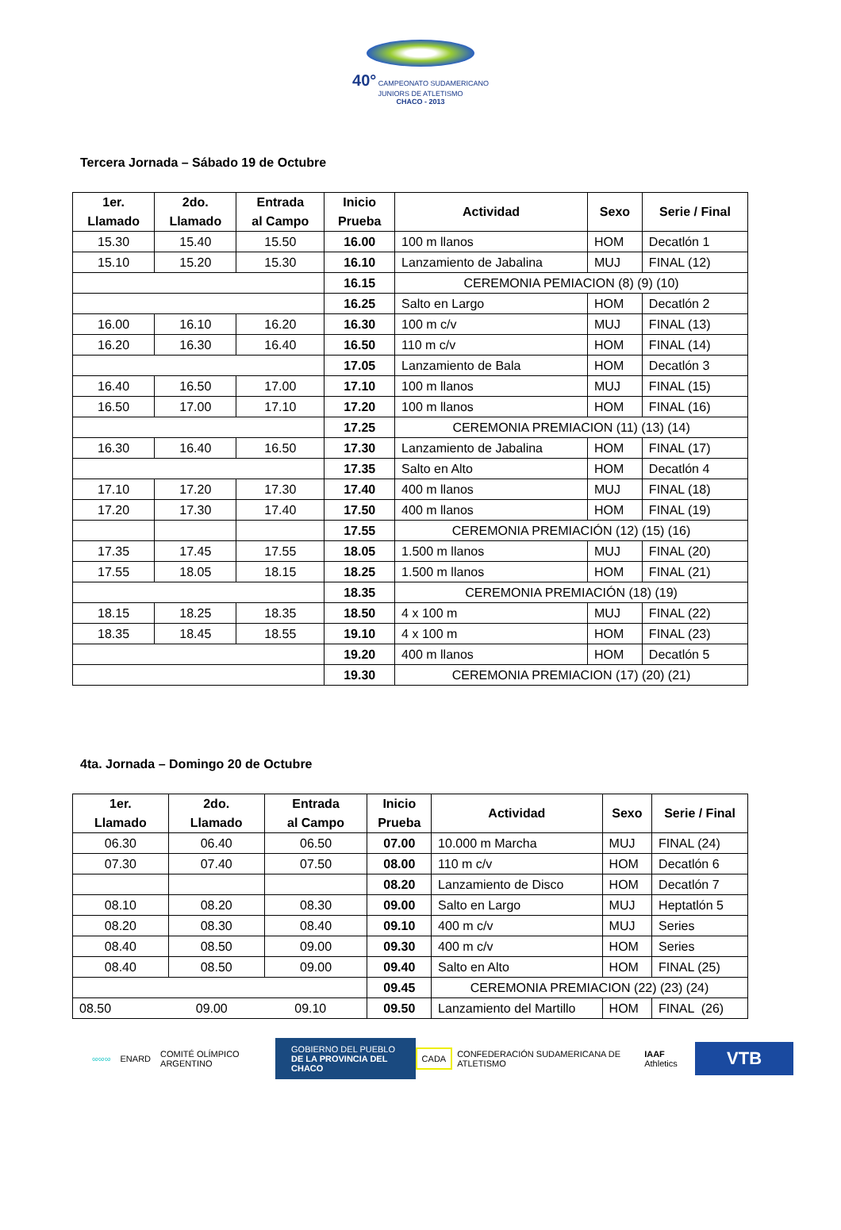40° CAMPEONATO SUDAMERICANO JUNIORS DE ATLETISMO
CHACO - 2013
Tercera Jornada – Sábado 19 de Octubre
| 1er. Llamado | 2do. Llamado | Entrada al Campo | Inicio Prueba | Actividad | Sexo | Serie / Final |
| --- | --- | --- | --- | --- | --- | --- |
| 15.30 | 15.40 | 15.50 | 16.00 | 100 m llanos | HOM | Decatlón 1 |
| 15.10 | 15.20 | 15.30 | 16.10 | Lanzamiento de Jabalina | MUJ | FINAL (12) |
| | | | 16.15 | CEREMONIA PEMIACION (8) (9) (10) | | |
| | | | 16.25 | Salto en Largo | HOM | Decatlón 2 |
| 16.00 | 16.10 | 16.20 | 16.30 | 100 m c/v | MUJ | FINAL (13) |
| 16.20 | 16.30 | 16.40 | 16.50 | 110 m c/v | HOM | FINAL (14) |
| | | | 17.05 | Lanzamiento de Bala | HOM | Decatlón 3 |
| 16.40 | 16.50 | 17.00 | 17.10 | 100 m llanos | MUJ | FINAL (15) |
| 16.50 | 17.00 | 17.10 | 17.20 | 100 m llanos | HOM | FINAL (16) |
| | | | 17.25 | CEREMONIA PREMIACION (11) (13) (14) | | |
| 16.30 | 16.40 | 16.50 | 17.30 | Lanzamiento de Jabalina | HOM | FINAL (17) |
| | | | 17.35 | Salto en Alto | HOM | Decatlón 4 |
| 17.10 | 17.20 | 17.30 | 17.40 | 400 m llanos | MUJ | FINAL (18) |
| 17.20 | 17.30 | 17.40 | 17.50 | 400 m llanos | HOM | FINAL (19) |
| | | | 17.55 | CEREMONIA PREMIACIÓN (12) (15) (16) | | |
| 17.35 | 17.45 | 17.55 | 18.05 | 1.500 m llanos | MUJ | FINAL (20) |
| 17.55 | 18.05 | 18.15 | 18.25 | 1.500 m llanos | HOM | FINAL (21) |
| | | | 18.35 | CEREMONIA PREMIACIÓN (18) (19) | | |
| 18.15 | 18.25 | 18.35 | 18.50 | 4 x 100 m | MUJ | FINAL (22) |
| 18.35 | 18.45 | 18.55 | 19.10 | 4 x 100 m | HOM | FINAL (23) |
| | | | 19.20 | 400 m llanos | HOM | Decatlón 5 |
| | | | 19.30 | CEREMONIA PREMIACION (17) (20) (21) | | |
4ta. Jornada – Domingo 20 de Octubre
| 1er. Llamado | 2do. Llamado | Entrada al Campo | Inicio Prueba | Actividad | Sexo | Serie / Final |
| --- | --- | --- | --- | --- | --- | --- |
| 06.30 | 06.40 | 06.50 | 07.00 | 10.000 m Marcha | MUJ | FINAL (24) |
| 07.30 | 07.40 | 07.50 | 08.00 | 110 m c/v | HOM | Decatlón 6 |
| | | | 08.20 | Lanzamiento de Disco | HOM | Decatlón 7 |
| 08.10 | 08.20 | 08.30 | 09.00 | Salto en Largo | MUJ | Heptatlón 5 |
| 08.20 | 08.30 | 08.40 | 09.10 | 400 m c/v | MUJ | Series |
| 08.40 | 08.50 | 09.00 | 09.30 | 400 m c/v | HOM | Series |
| 08.40 | 08.50 | 09.00 | 09.40 | Salto en Alto | HOM | FINAL (25) |
| | | | 09.45 | CEREMONIA PREMIACION (22) (23) (24) | | |
| 08.50 09.00 09.10 | | | 09.50 | Lanzamiento del Martillo | HOM | FINAL (26) |
∞∞∞ ENARD COMITÉ OLÍMPICO ARGENTINO
GOBIERNO DEL PUEBLO
DE LA PROVINCIA DEL CHACO
CADA
CONFEDERACIÓN SUDAMERICANA DE ATLETISMO
IAAF Athletics
VTB